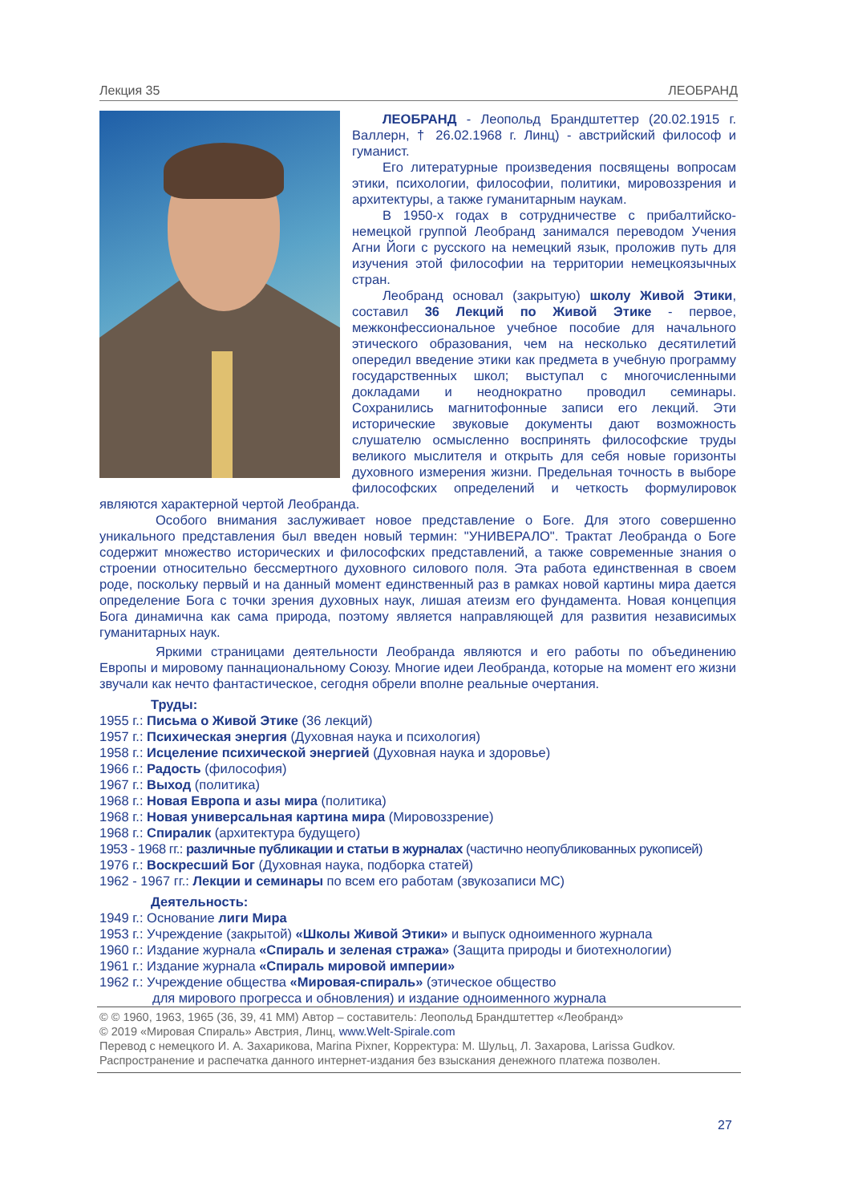Лекция 35 ЛЕОБРАНД
ЛЕОБРАНД - Леопольд Брандштеттер (20.02.1915 г. Валлерн, † 26.02.1968 г. Линц) - австрийский философ и гуманист.
Его литературные произведения посвящены вопросам этики, психологии, философии, политики, мировоззрения и архитектуры, а также гуманитарным наукам.
В 1950-х годах в сотрудничестве с прибалтийско-немецкой группой Леобранд занимался переводом Учения Агни Йоги с русского на немецкий язык, проложив путь для изучения этой философии на территории немецкоязычных стран.
Леобранд основал (закрытую) школу Живой Этики, составил 36 Лекций по Живой Этике - первое, межконфессиональное учебное пособие для начального этического образования, чем на несколько десятилетий опередил введение этики как предмета в учебную программу государственных школ; выступал с многочисленными докладами и неоднократно проводил семинары. Сохранились магнитофонные записи его лекций. Эти исторические звуковые документы дают возможность слушателю осмысленно воспринять философские труды великого мыслителя и открыть для себя новые горизонты духовного измерения жизни. Предельная точность в выборе философских определений и четкость формулировок являются характерной чертой Леобранда.
Особого внимания заслуживает новое представление о Боге. Для этого совершенно уникального представления был введен новый термин: "УНИВЕРАЛО". Трактат Леобранда о Боге содержит множество исторических и философских представлений, а также современные знания о строении относительно бессмертного духовного силового поля. Эта работа единственная в своем роде, поскольку первый и на данный момент единственный раз в рамках новой картины мира дается определение Бога с точки зрения духовных наук, лишая атеизм его фундамента. Новая концепция Бога динамична как сама природа, поэтому является направляющей для развития независимых гуманитарных наук.
Яркими страницами деятельности Леобранда являются и его работы по объединению Европы и мировому паннациональному Союзу. Многие идеи Леобранда, которые на момент его жизни звучали как нечто фантастическое, сегодня обрели вполне реальные очертания.
Труды:
1955 г.: Письма о Живой Этике (36 лекций)
1957 г.: Психическая энергия (Духовная наука и психология)
1958 г.: Исцеление психической энергией (Духовная наука и здоровье)
1966 г.: Радость (философия)
1967 г.: Выход (политика)
1968 г.: Новая Европа и азы мира (политика)
1968 г.: Новая универсальная картина мира (Мировоззрение)
1968 г.: Спиралик (архитектура будущего)
1953 - 1968 гг.: различные публикации и статьи в журналах (частично неопубликованных рукописей)
1976 г.: Воскресший Бог (Духовная наука, подборка статей)
1962 - 1967 гг.: Лекции и семинары по всем его работам (звукозаписи МС)
Деятельность:
1949 г.: Основание лиги Мира
1953 г.: Учреждение (закрытой) «Школы Живой Этики» и выпуск одноименного журнала
1960 г.: Издание журнала «Спираль и зеленая стража» (Защита природы и биотехнологии)
1961 г.: Издание журнала «Спираль мировой империи»
1962 г.: Учреждение общества «Мировая-спираль» (этическое общество
для мирового прогресса и обновления) и издание одноименного журнала
© © 1960, 1963, 1965 (36, 39, 41 ММ) Автор – составитель: Леопольд Брандштеттер «Леобранд»
© 2019 «Мировая Спираль» Австрия, Линц, www.Welt-Spirale.com
Перевод с немецкого И. А. Захарикова, Marina Pixner, Корректура: М. Шульц, Л. Захарова, Larissa Gudkov.
Распространение и распечатка данного интернет-издания без взыскания денежного платежа позволен.
27